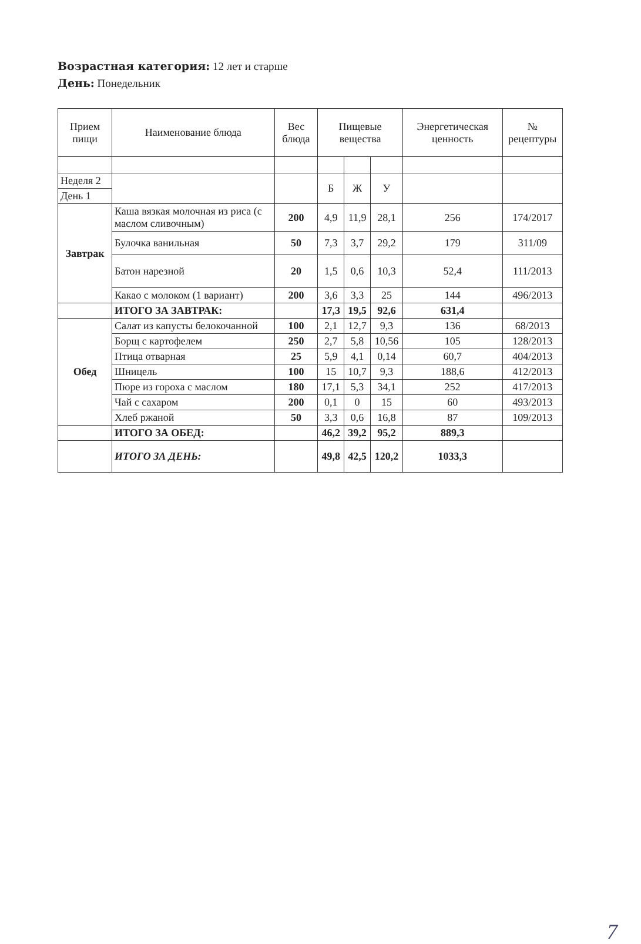Возрастная категория: 12 лет и старше
День: Понедельник
| Прием пищи | Наименование блюда | Вес блюда | Пищевые вещества | | | Энергетическая ценность | № рецептуры |
| --- | --- | --- | --- | --- | --- | --- | --- |
| Неделя 2 | | | Б | Ж | У | | |
| День 1 | | | | | | | |
| Завтрак | Каша вязкая молочная из риса (с маслом сливочным) | 200 | 4,9 | 11,9 | 28,1 | 256 | 174/2017 |
| | Булочка ванильная | 50 | 7,3 | 3,7 | 29,2 | 179 | 311/09 |
| | Батон нарезной | 20 | 1,5 | 0,6 | 10,3 | 52,4 | 111/2013 |
| | Какао с молоком (1 вариант) | 200 | 3,6 | 3,3 | 25 | 144 | 496/2013 |
| | ИТОГО ЗА ЗАВТРАК: | | 17,3 | 19,5 | 92,6 | 631,4 | |
| Обед | Салат из капусты белокочанной | 100 | 2,1 | 12,7 | 9,3 | 136 | 68/2013 |
| | Борщ с картофелем | 250 | 2,7 | 5,8 | 10,56 | 105 | 128/2013 |
| | Птица отварная | 25 | 5,9 | 4,1 | 0,14 | 60,7 | 404/2013 |
| | Шницель | 100 | 15 | 10,7 | 9,3 | 188,6 | 412/2013 |
| | Пюре из гороха с маслом | 180 | 17,1 | 5,3 | 34,1 | 252 | 417/2013 |
| | Чай с сахаром | 200 | 0,1 | 0 | 15 | 60 | 493/2013 |
| | Хлеб ржаной | 50 | 3,3 | 0,6 | 16,8 | 87 | 109/2013 |
| | ИТОГО ЗА ОБЕД: | | 46,2 | 39,2 | 95,2 | 889,3 | |
| | ИТОГО ЗА ДЕНЬ: | | 49,8 | 42,5 | 120,2 | 1033,3 | |
7